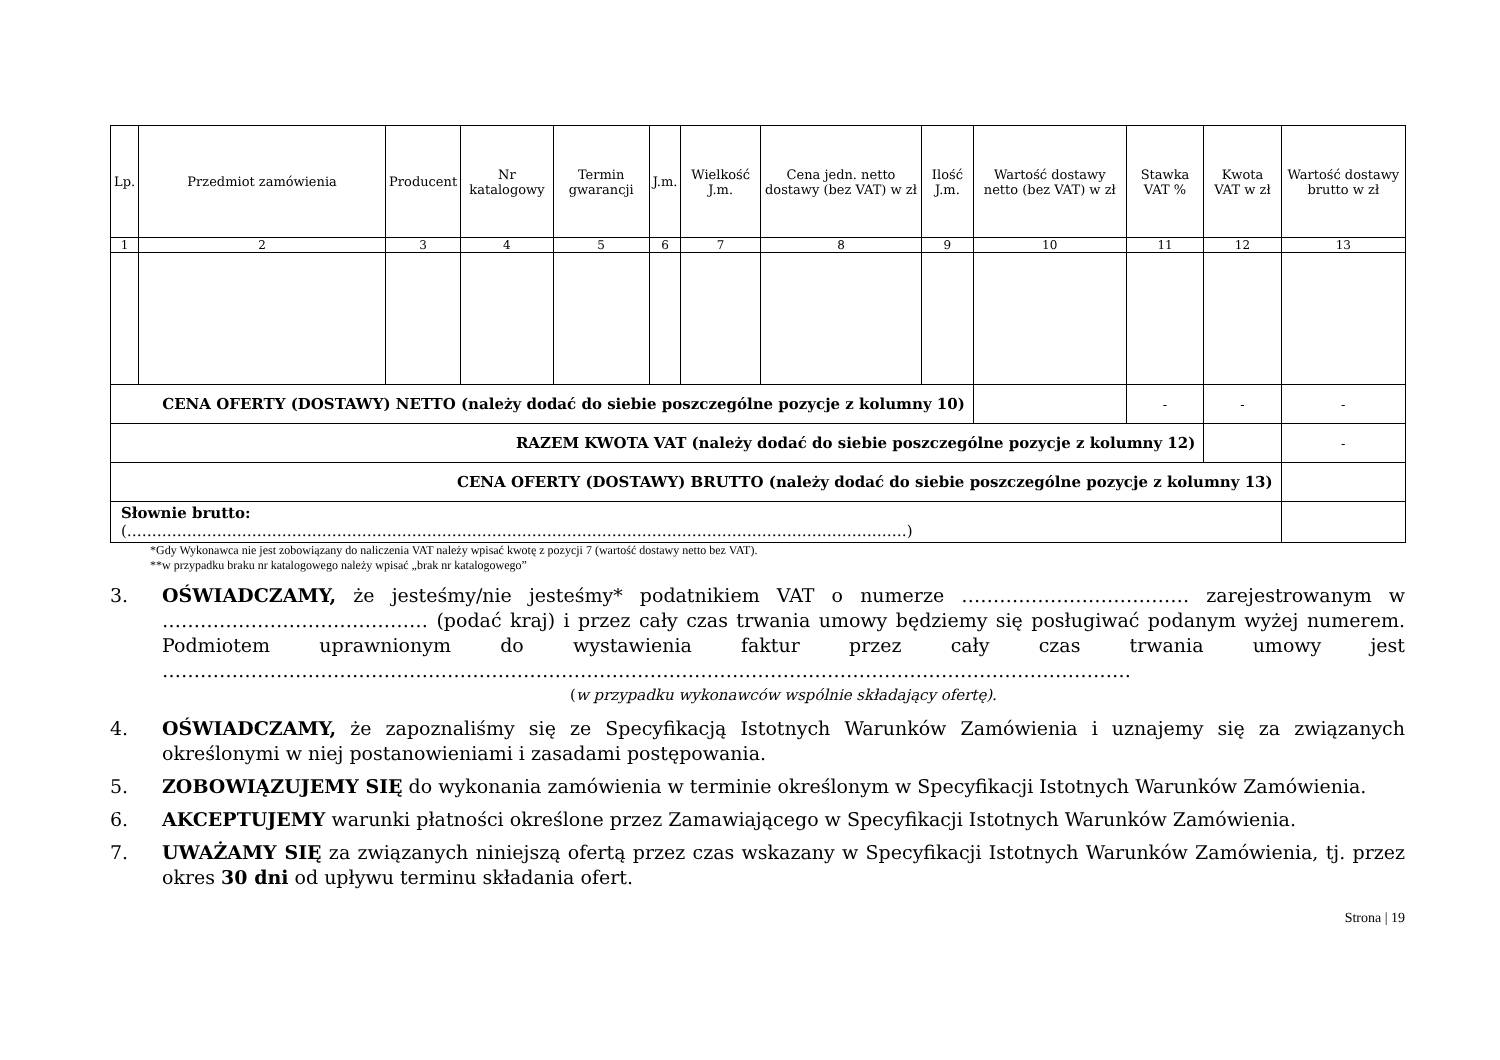| Lp. | Przedmiot zamówienia | Producent | Nr katalogowy | Termin gwarancji | J.m. | Wielkość J.m. | Cena jedn. netto dostawy (bez VAT) w zł | Ilość J.m. | Wartość dostawy netto (bez VAT) w zł | Stawka VAT % | Kwota VAT w zł | Wartość dostawy brutto w zł |
| --- | --- | --- | --- | --- | --- | --- | --- | --- | --- | --- | --- | --- |
| 1 | 2 | 3 | 4 | 5 | 6 | 7 | 8 | 9 | 10 | 11 | 12 | 13 |
| CENA OFERTY (DOSTAWY) NETTO (należy dodać do siebie poszczególne pozycje z kolumny 10) | | | | | | | | | | - | - | - |
| RAZEM KWOTA VAT (należy dodać do siebie poszczególne pozycje z kolumny 12) | | | | | | | | | | | | - |
| CENA OFERTY (DOSTAWY) BRUTTO (należy dodać do siebie poszczególne pozycje z kolumny 13) | | | | | | | | | | | | |
| Słownie brutto: (…………………………………………………………………………………………………………………………………………) | | | | | | | | | | | | |
*Gdy Wykonawca nie jest zobowiązany do naliczenia VAT należy wpisać kwotę z pozycji 7 (wartość dostawy netto bez VAT).
**w przypadku braku nr katalogowego należy wpisać „brak nr katalogowego”
3. OŚWIADCZAMY, że jesteśmy/nie jesteśmy* podatnikiem VAT o numerze ……………………………… zarejestrowanym w …………………………………… (podać kraj) i przez cały czas trwania umowy będziemy się posługiwać podanym wyżej numerem. Podmiotem uprawnionym do wystawienia faktur przez cały czas trwania umowy jest ………………………………………………………………………………………………………………………………………
(w przypadku wykonawców wspólnie składający ofertę).
4. OŚWIADCZAMY, że zapoznaliśmy się ze Specyfikacją Istotnych Warunków Zamówienia i uznajemy się za związanych określonymi w niej postanowieniami i zasadami postępowania.
5. ZOBOWIĄZUJEMY SIĘ do wykonania zamówienia w terminie określonym w Specyfikacji Istotnych Warunków Zamówienia.
6. AKCEPTUJEMY warunki płatności określone przez Zamawiającego w Specyfikacji Istotnych Warunków Zamówienia.
7. UWAŻAMY SIĘ za związanych niniejszą ofertą przez czas wskazany w Specyfikacji Istotnych Warunków Zamówienia, tj. przez okres 30 dni od upływu terminu składania ofert.
Strona | 19